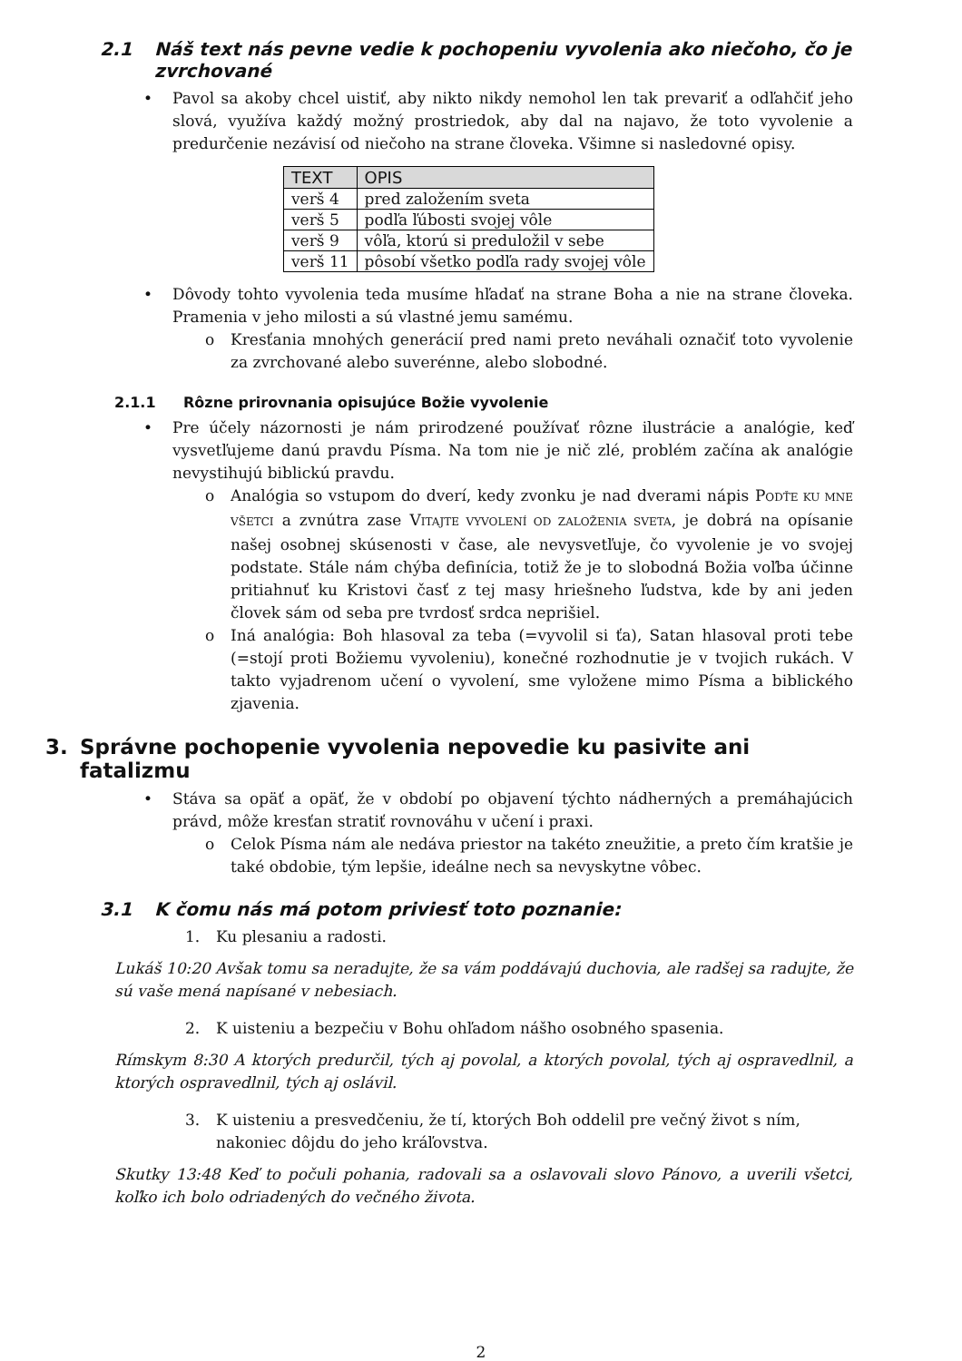2.1 Náš text nás pevne vedie k pochopeniu vyvolenia ako niečoho, čo je zvrchované
Pavol sa akoby chcel uistiť, aby nikto nikdy nemohol len tak prevariť a odľahčiť jeho slová, využíva každý možný prostriedok, aby dal na najavo, že toto vyvolenie a predurčenie nezávisí od niečoho na strane človeka. Všimne si nasledovné opisy.
| TEXT | OPIS |
| --- | --- |
| verš 4 | pred založením sveta |
| verš 5 | podľa ľúbosti svojej vôle |
| verš 9 | vôľa, ktorú si preduložil v sebe |
| verš 11 | pôsobí všetko podľa rady svojej vôle |
Dôvody tohto vyvolenia teda musíme hľadať na strane Boha a nie na strane človeka. Pramenia v jeho milosti a sú vlastné jemu samému.
Kresťania mnohých generácií pred nami preto neváhali označiť toto vyvolenie za zvrchované alebo suverénne, alebo slobodné.
2.1.1 Rôzne prirovnania opisujúce Božie vyvolenie
Pre účely názornosti je nám prirodzené používať rôzne ilustrácie a analógie, keď vysvetľujeme danú pravdu Písma. Na tom nie je nič zlé, problém začína ak analógie nevystihujú biblickú pravdu.
Analógia so vstupom do dverí, kedy zvonku je nad dverami nápis PODŤE KU MNE VŠETCI a zvnútra zase VITAJTE VYVOLENÍ OD ZALOŽENIA SVETA, je dobrá na opísanie našej osobnej skúsenosti v čase, ale nevysvetľuje, čo vyvolenie je vo svojej podstate. Stále nám chýba definícia, totiž že je to slobodná Božia voľba účinne pritiahnuť ku Kristovi časť z tej masy hriešneho ľudstva, kde by ani jeden človek sám od seba pre tvrdosť srdca neprišiel.
Iná analógia: Boh hlasoval za teba (=vyvolil si ťa), Satan hlasoval proti tebe (=stojí proti Božiemu vyvoleniu), konečné rozhodnutie je v tvojich rukách. V takto vyjadrenom učení o vyvolení, sme vyložene mimo Písma a biblického zjavenia.
3. Správne pochopenie vyvolenia nepovedie ku pasivite ani fatalizmu
Stáva sa opäť a opäť, že v období po objavení týchto nádherných a premáhajúcich právd, môže kresťan stratiť rovnováhu v učení i praxi.
Celok Písma nám ale nedáva priestor na takéto zneužitie, a preto čím kratšie je také obdobie, tým lepšie, ideálne nech sa nevyskytne vôbec.
3.1 K čomu nás má potom priviesť toto poznanie:
1. Ku plesaniu a radosti.
Lukáš 10:20 Avšak tomu sa neradujte, že sa vám poddávajú duchovia, ale radšej sa radujte, že sú vaše mená napísané v nebesiach.
2. K uisteniu a bezpečiu v Bohu ohľadom nášho osobného spasenia.
Rímskym 8:30 A ktorých predurčil, tých aj povolal, a ktorých povolal, tých aj ospravedlnil, a ktorých ospravedlnil, tých aj oslávil.
3. K uisteniu a presvedčeniu, že tí, ktorých Boh oddelil pre večný život s ním, nakoniec dôjdu do jeho kráľovstva.
Skutky 13:48 Keď to počuli pohania, radovali sa a oslavovali slovo Pánovo, a uverili všetci, koľko ich bolo odriadených do večného života.
2